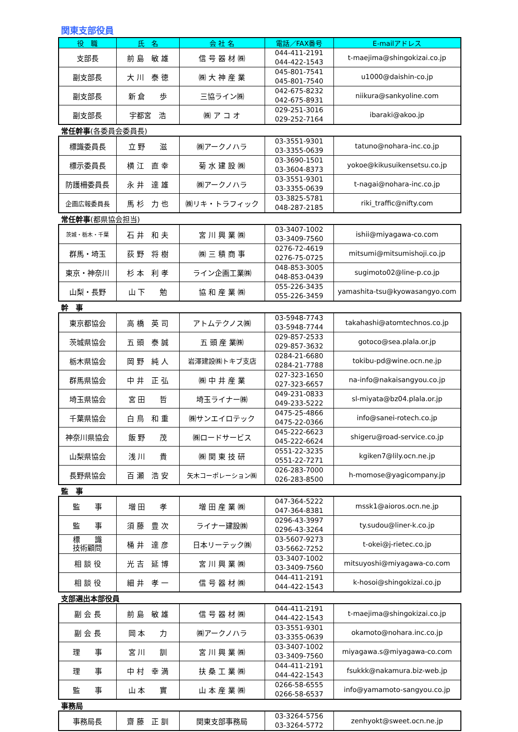関東支部役員
| 役 職 | 氏 名 | 会 社 名 | 電話／FAX番号 | E-mailアドレス |
| --- | --- | --- | --- | --- |
| 支部長 | 前 島 敏 雄 | 信 号 器 材 ㈱ | 044-411-2191 044-422-1543 | t-maejima@shingokizai.co.jp |
| 副支部長 | 大 川 泰 徳 | ㈱ 大 神 産 業 | 045-801-7541 045-801-7540 | u1000@daishin-co.jp |
| 副支部長 | 新 倉 歩 | 三協ライン㈱ | 042-675-8232 042-675-8931 | niikura@sankyoline.com |
| 副支部長 | 宇都宮 浩 | ㈱ ア コ オ | 029-251-3016 029-252-7164 | ibaraki@akoo.jp |
常任幹事(各委員会委員長)
| 標識委員長 | 立 野 滋 | ㈱アークノハラ | 03-3551-9301 03-3355-0639 | tatuno@nohara-inc.co.jp |
| 標示委員長 | 横 江 直 幸 | 菊 水 建 設 ㈱ | 03-3690-1501 03-3604-8373 | yokoe@kikusuikensetsu.co.jp |
| 防護柵委員長 | 永 井 達 雄 | ㈱アークノハラ | 03-3551-9301 03-3355-0639 | t-nagai@nohara-inc.co.jp |
| 企画広報委員長 | 馬 杉 力 也 | ㈱リキ・トラフィック | 03-3825-5781 048-287-2185 | riki_traffic@nifty.com |
常任幹事(都県協会担当)
| 茨城・栃木・千葉 | 石 井 和 夫 | 宮 川 興 業 ㈱ | 03-3407-1002 03-3409-7560 | ishii@miyagawa-co.com |
| 群馬・埼玉 | 荻 野 将 樹 | ㈱ 三 積 商 事 | 0276-72-4619 0276-75-0725 | mitsumi@mitsumishoji.co.jp |
| 東京・神奈川 | 杉 本 利 孝 | ライン企画工業㈱ | 048-853-3005 048-853-0439 | sugimoto02@line-p.co.jp |
| 山梨・長野 | 山 下 勉 | 協 和 産 業 ㈱ | 055-226-3435 055-226-3459 | yamashita-tsu@kyowasangyo.com |
幹　事
| 東京都協会 | 高 橋 英 司 | アトムテクノス㈱ | 03-5948-7743 03-5948-7744 | takahashi@atomtechnos.co.jp |
| 茨城県協会 | 五 頭 泰 誠 | 五 頭 産 業㈱ | 029-857-2533 029-857-3632 | gotoco@sea.plala.or.jp |
| 栃木県協会 | 岡 野 純 人 | 岩澤建設㈱トキブ支店 | 0284-21-6680 0284-21-7788 | tokibu-pd@wine.ocn.ne.jp |
| 群馬県協会 | 中 井 正 弘 | ㈱ 中 井 産 業 | 027-323-1650 027-323-6657 | na-info@nakaisangyou.co.jp |
| 埼玉県協会 | 宮 田 哲 | 埼玉ライナー㈱ | 049-231-0833 049-233-5222 | sl-miyata@bz04.plala.or.jp |
| 千葉県協会 | 白 鳥 和 重 | ㈱サンエイロテック | 0475-25-4866 0475-22-0366 | info@sanei-rotech.co.jp |
| 神奈川県協会 | 飯 野 茂 | ㈱ロードサービス | 045-222-6623 045-222-6624 | shigeru@road-service.co.jp |
| 山梨県協会 | 浅 川 貴 | ㈱ 関 東 技 研 | 0551-22-3235 0551-22-7271 | kgiken7@lily.ocn.ne.jp |
| 長野県協会 | 百 瀬 浩 安 | 矢木コーポレーション㈱ | 026-283-7000 026-283-8500 | h-momose@yagicompany.jp |
監　事
| 監 事 | 増 田 孝 | 増 田 産 業 ㈱ | 047-364-5222 047-364-8381 | mssk1@aioros.ocn.ne.jp |
| 監 事 | 須 藤 豊 次 | ライナー建設㈱ | 0296-43-3997 0296-43-3264 | ty.sudou@liner-k.co.jp |
| 標 識 技術顧問 | 桶 井 達 彦 | 日本リーテック㈱ | 03-5607-9273 03-5662-7252 | t-okei@j-rietec.co.jp |
| 相 談 役 | 光 吉 延 博 | 宮 川 興 業 ㈱ | 03-3407-1002 03-3409-7560 | mitsuyoshi@miyagawa-co.com |
| 相 談 役 | 細 井 孝 一 | 信 号 器 材 ㈱ | 044-411-2191 044-422-1543 | k-hosoi@shingokizai.co.jp |
支部選出本部役員
| 副 会 長 | 前 島 敏 雄 | 信 号 器 材 ㈱ | 044-411-2191 044-422-1543 | t-maejima@shingokizai.co.jp |
| 副 会 長 | 岡 本 力 | ㈱アークノハラ | 03-3551-9301 03-3355-0639 | okamoto@nohara.inc.co.jp |
| 理 事 | 宮 川 訓 | 宮 川 興 業 ㈱ | 03-3407-1002 03-3409-7560 | miyagawa.s@miyagawa-co.com |
| 理 事 | 中 村 幸 満 | 扶 桑 工 業 ㈱ | 044-411-2191 044-422-1543 | fsukkk@nakamura.biz-web.jp |
| 監 事 | 山 本 實 | 山 本 産 業 ㈱ | 0266-58-6555 0266-58-6537 | info@yamamoto-sangyou.co.jp |
事務局
| 事務局長 | 齋 藤 正 訓 | 関東支部事務局 | 03-3264-5756 03-3264-5772 | zenhyokt@sweet.ocn.ne.jp |